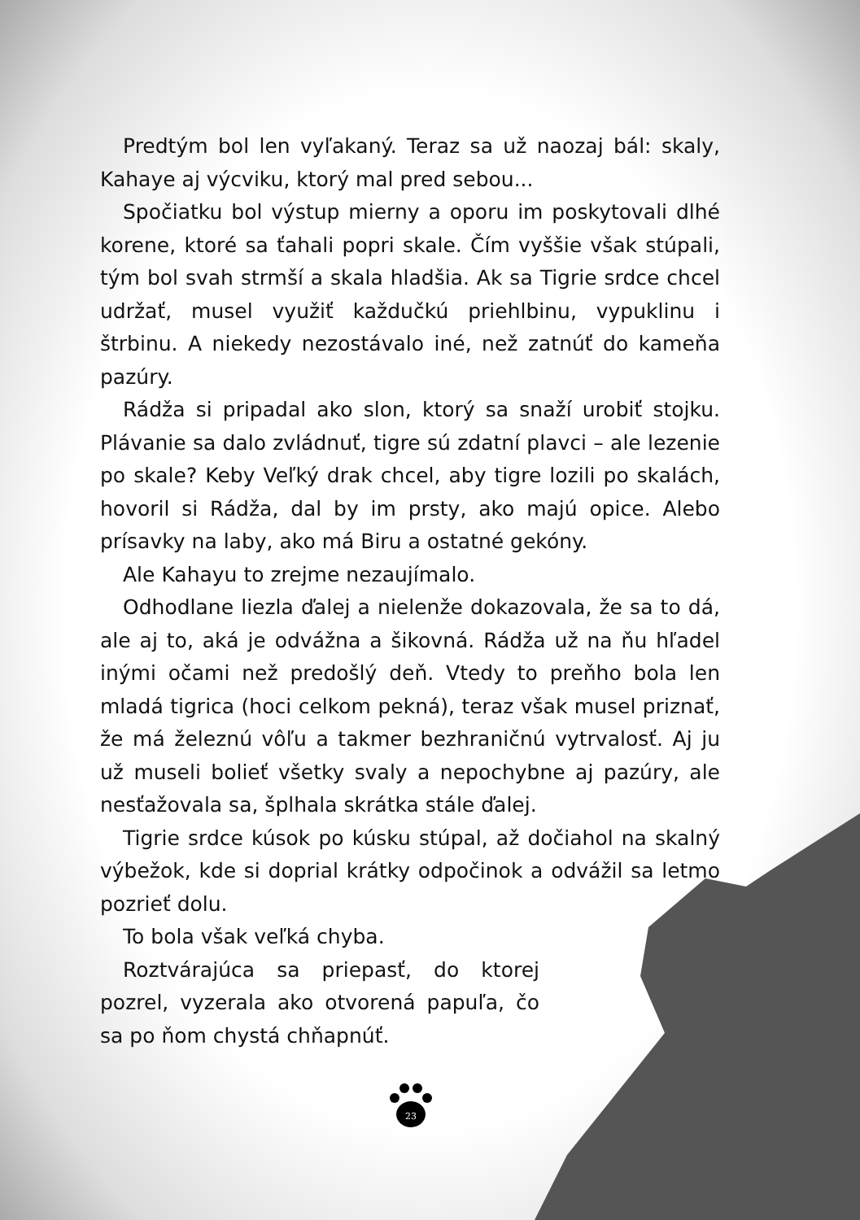Predtým bol len vyľakaný. Teraz sa už naozaj bál: skaly, Kahaye aj výcviku, ktorý mal pred sebou...
Spočiatku bol výstup mierny a oporu im poskytovali dlhé korene, ktoré sa ťahali popri skale. Čím vyššie však stúpali, tým bol svah strmší a skala hladšia. Ak sa Tigrie srdce chcel udržať, musel využiť každučkú priehlbinu, vypuklinu i štrbinu. A niekedy nezostávalo iné, než zatnúť do kameňa pazúry.
Rádža si pripadal ako slon, ktorý sa snaží urobiť stojku. Plávanie sa dalo zvládnuť, tigre sú zdatní plavci – ale lezenie po skale? Keby Veľký drak chcel, aby tigre lozili po skalách, hovoril si Rádža, dal by im prsty, ako majú opice. Alebo prísavky na laby, ako má Biru a ostatné gekóny.
Ale Kahayu to zrejme nezaujímalo.
Odhodlane liezla ďalej a nielenže dokazovala, že sa to dá, ale aj to, aká je odvážna a šikovná. Rádža už na ňu hľadel inými očami než predošlý deň. Vtedy to preňho bola len mladá tigrica (hoci celkom pekná), teraz však musel priznať, že má železnú vôľu a takmer bezhraničnú vytrvalosť. Aj ju už museli bolieť všetky svaly a nepochybne aj pazúry, ale nesťažovala sa, šplhala skrátka stále ďalej.
Tigrie srdce kúsok po kúsku stúpal, až dočiahol na skalný výbežok, kde si doprial krátky odpočinok a odvážil sa letmo pozrieť dolu.
To bola však veľká chyba.
Roztvárajúca sa priepasť, do ktorej pozrel, vyzerala ako otvorená papuľa, čo sa po ňom chystá chňapnúť.
23